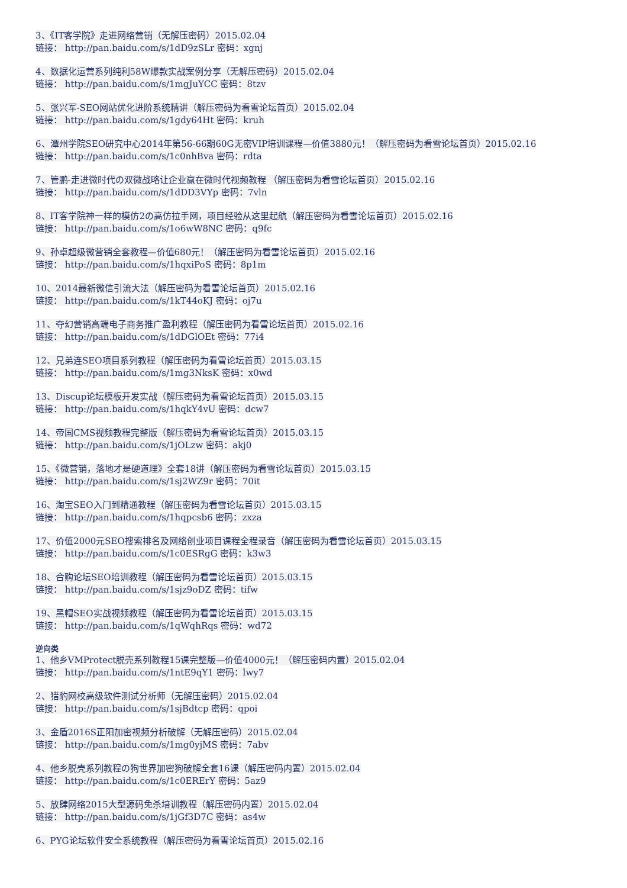3、《IT客学院》走进网络营销（无解压密码）2015.02.04
链接： http://pan.baidu.com/s/1dD9zSLr 密码：xgnj
4、数据化运营系列纯利58W爆款实战案例分享（无解压密码）2015.02.04
链接： http://pan.baidu.com/s/1mgJuYCC 密码：8tzv
5、张兴军-SEO网站优化进阶系统精讲（解压密码为看雪论坛首页）2015.02.04
链接： http://pan.baidu.com/s/1gdy64Ht 密码：kruh
6、潭州学院SEO研究中心2014年第56-66期60G无密VIP培训课程—价值3880元！（解压密码为看雪论坛首页）2015.02.16
链接： http://pan.baidu.com/s/1c0nhBva 密码：rdta
7、管鹏-走进微时代の双微战略让企业赢在微时代视频教程 （解压密码为看雪论坛首页）2015.02.16
链接： http://pan.baidu.com/s/1dDD3VYp 密码：7vln
8、IT客学院神一样的模仿2の高仿拉手网，项目经验从这里起航（解压密码为看雪论坛首页）2015.02.16
链接： http://pan.baidu.com/s/1o6wW8NC 密码：q9fc
9、孙卓超级微营销全套教程—价值680元！（解压密码为看雪论坛首页）2015.02.16
链接： http://pan.baidu.com/s/1hqxiPoS 密码：8p1m
10、2014最新微信引流大法（解压密码为看雪论坛首页）2015.02.16
链接： http://pan.baidu.com/s/1kT44oKJ 密码：oj7u
11、夺幻营销高端电子商务推广盈利教程（解压密码为看雪论坛首页）2015.02.16
链接： http://pan.baidu.com/s/1dDGlOEt 密码：77i4
12、兄弟连SEO项目系列教程（解压密码为看雪论坛首页）2015.03.15
链接： http://pan.baidu.com/s/1mg3NksK 密码：x0wd
13、Discup论坛模板开发实战（解压密码为看雪论坛首页）2015.03.15
链接： http://pan.baidu.com/s/1hqkY4vU 密码：dcw7
14、帝国CMS视频教程完整版（解压密码为看雪论坛首页）2015.03.15
链接： http://pan.baidu.com/s/1jOLzw 密码：akj0
15、《微营销，落地才是硬道理》全套18讲（解压密码为看雪论坛首页）2015.03.15
链接： http://pan.baidu.com/s/1sj2WZ9r 密码：70it
16、淘宝SEO入门到精通教程（解压密码为看雪论坛首页）2015.03.15
链接： http://pan.baidu.com/s/1hqpcsb6 密码：zxza
17、价值2000元SEO搜索排名及网络创业项目课程全程录音（解压密码为看雪论坛首页）2015.03.15
链接： http://pan.baidu.com/s/1c0ESRgG 密码：k3w3
18、合购论坛SEO培训教程（解压密码为看雪论坛首页）2015.03.15
链接： http://pan.baidu.com/s/1sjz9oDZ 密码：tifw
19、黑帽SEO实战视频教程（解压密码为看雪论坛首页）2015.03.15
链接： http://pan.baidu.com/s/1qWqhRqs 密码：wd72
逆向类
1、他乡VMProtect脱壳系列教程15课完整版—价值4000元！（解压密码内置）2015.02.04
链接： http://pan.baidu.com/s/1ntE9qY1 密码：lwy7
2、猎豹网校高级软件测试分析师（无解压密码）2015.02.04
链接： http://pan.baidu.com/s/1sjBdtcp 密码：qpoi
3、金盾2016S正阳加密视频分析破解（无解压密码）2015.02.04
链接： http://pan.baidu.com/s/1mg0yjMS 密码：7abv
4、他乡脱壳系列教程の狗世界加密狗破解全套16课（解压密码内置）2015.02.04
链接： http://pan.baidu.com/s/1c0ERErY 密码：5az9
5、放肆网络2015大型源码免杀培训教程（解压密码内置）2015.02.04
链接： http://pan.baidu.com/s/1jGf3D7C 密码：as4w
6、PYG论坛软件安全系统教程（解压密码为看雪论坛首页）2015.02.16